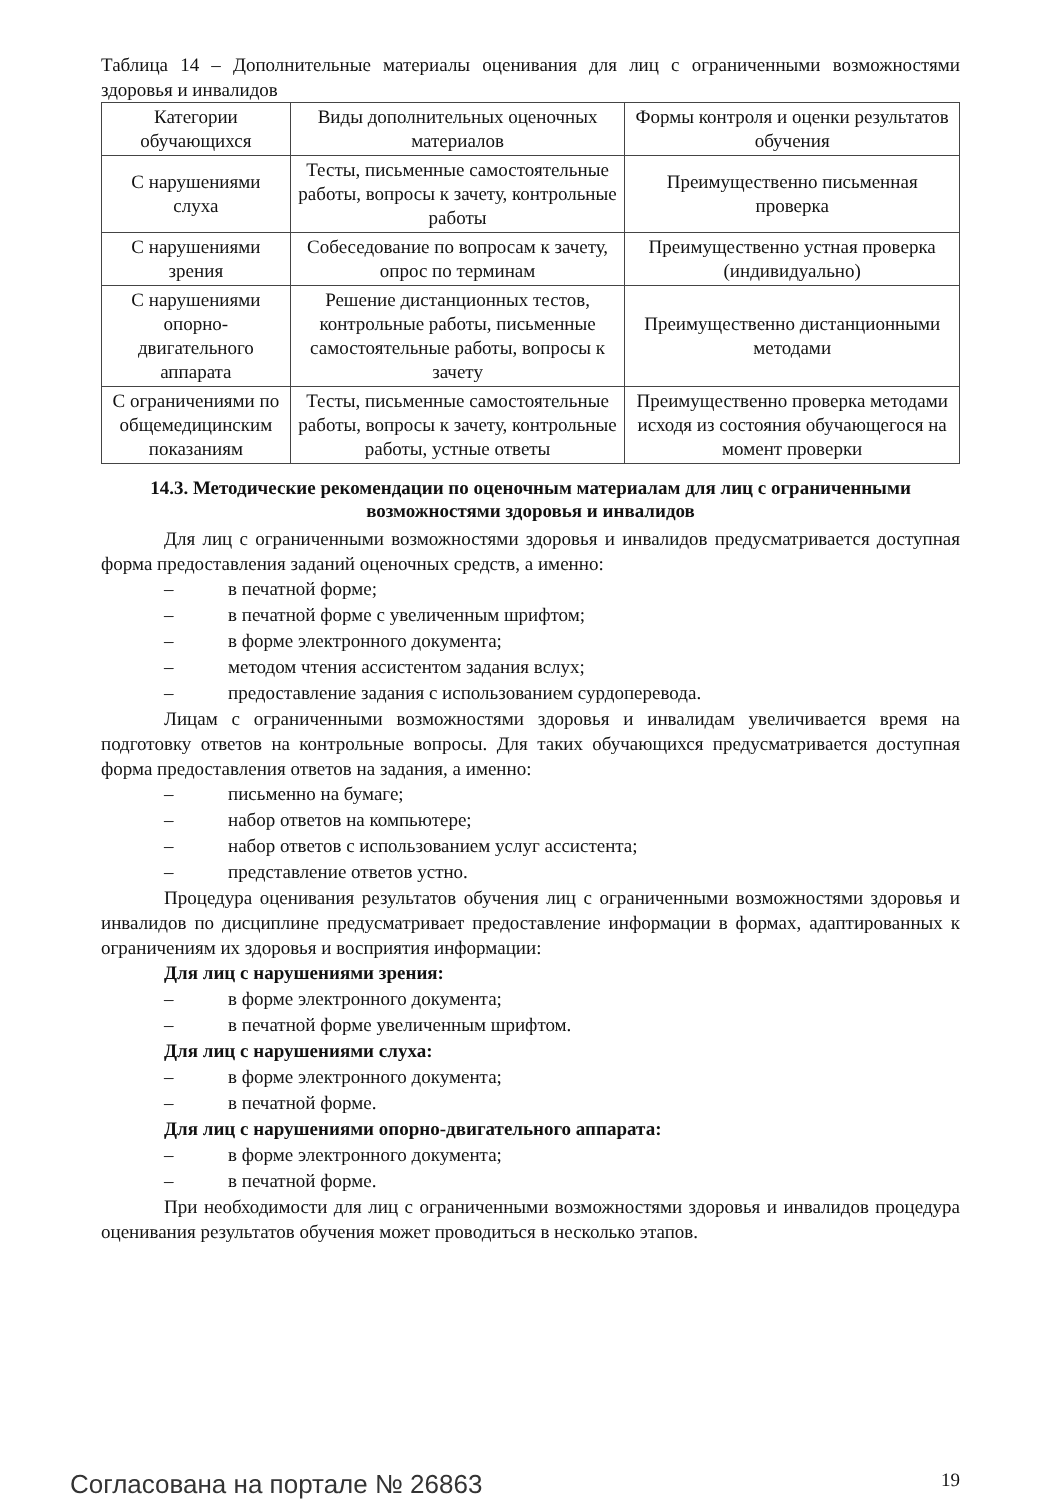Таблица 14 – Дополнительные материалы оценивания для лиц с ограниченными возможностями здоровья и инвалидов
| Категории обучающихся | Виды дополнительных оценочных материалов | Формы контроля и оценки результатов обучения |
| --- | --- | --- |
| С нарушениями слуха | Тесты, письменные самостоятельные работы, вопросы к зачету, контрольные работы | Преимущественно письменная проверка |
| С нарушениями зрения | Собеседование по вопросам к зачету, опрос по терминам | Преимущественно устная проверка (индивидуально) |
| С нарушениями опорно-двигательного аппарата | Решение дистанционных тестов, контрольные работы, письменные самостоятельные работы, вопросы к зачету | Преимущественно дистанционными методами |
| С ограничениями по общемедицинским показаниям | Тесты, письменные самостоятельные работы, вопросы к зачету, контрольные работы, устные ответы | Преимущественно проверка методами исходя из состояния обучающегося на момент проверки |
14.3. Методические рекомендации по оценочным материалам для лиц с ограниченными возможностями здоровья и инвалидов
Для лиц с ограниченными возможностями здоровья и инвалидов предусматривается доступная форма предоставления заданий оценочных средств, а именно:
– в печатной форме;
– в печатной форме с увеличенным шрифтом;
– в форме электронного документа;
– методом чтения ассистентом задания вслух;
– предоставление задания с использованием сурдоперевода.
Лицам с ограниченными возможностями здоровья и инвалидам увеличивается время на подготовку ответов на контрольные вопросы. Для таких обучающихся предусматривается доступная форма предоставления ответов на задания, а именно:
– письменно на бумаге;
– набор ответов на компьютере;
– набор ответов с использованием услуг ассистента;
– представление ответов устно.
Процедура оценивания результатов обучения лиц с ограниченными возможностями здоровья и инвалидов по дисциплине предусматривает предоставление информации в формах, адаптированных к ограничениям их здоровья и восприятия информации:
Для лиц с нарушениями зрения:
– в форме электронного документа;
– в печатной форме увеличенным шрифтом.
Для лиц с нарушениями слуха:
– в форме электронного документа;
– в печатной форме.
Для лиц с нарушениями опорно-двигательного аппарата:
– в форме электронного документа;
– в печатной форме.
При необходимости для лиц с ограниченными возможностями здоровья и инвалидов процедура оценивания результатов обучения может проводиться в несколько этапов.
Согласована на портале № 26863 19